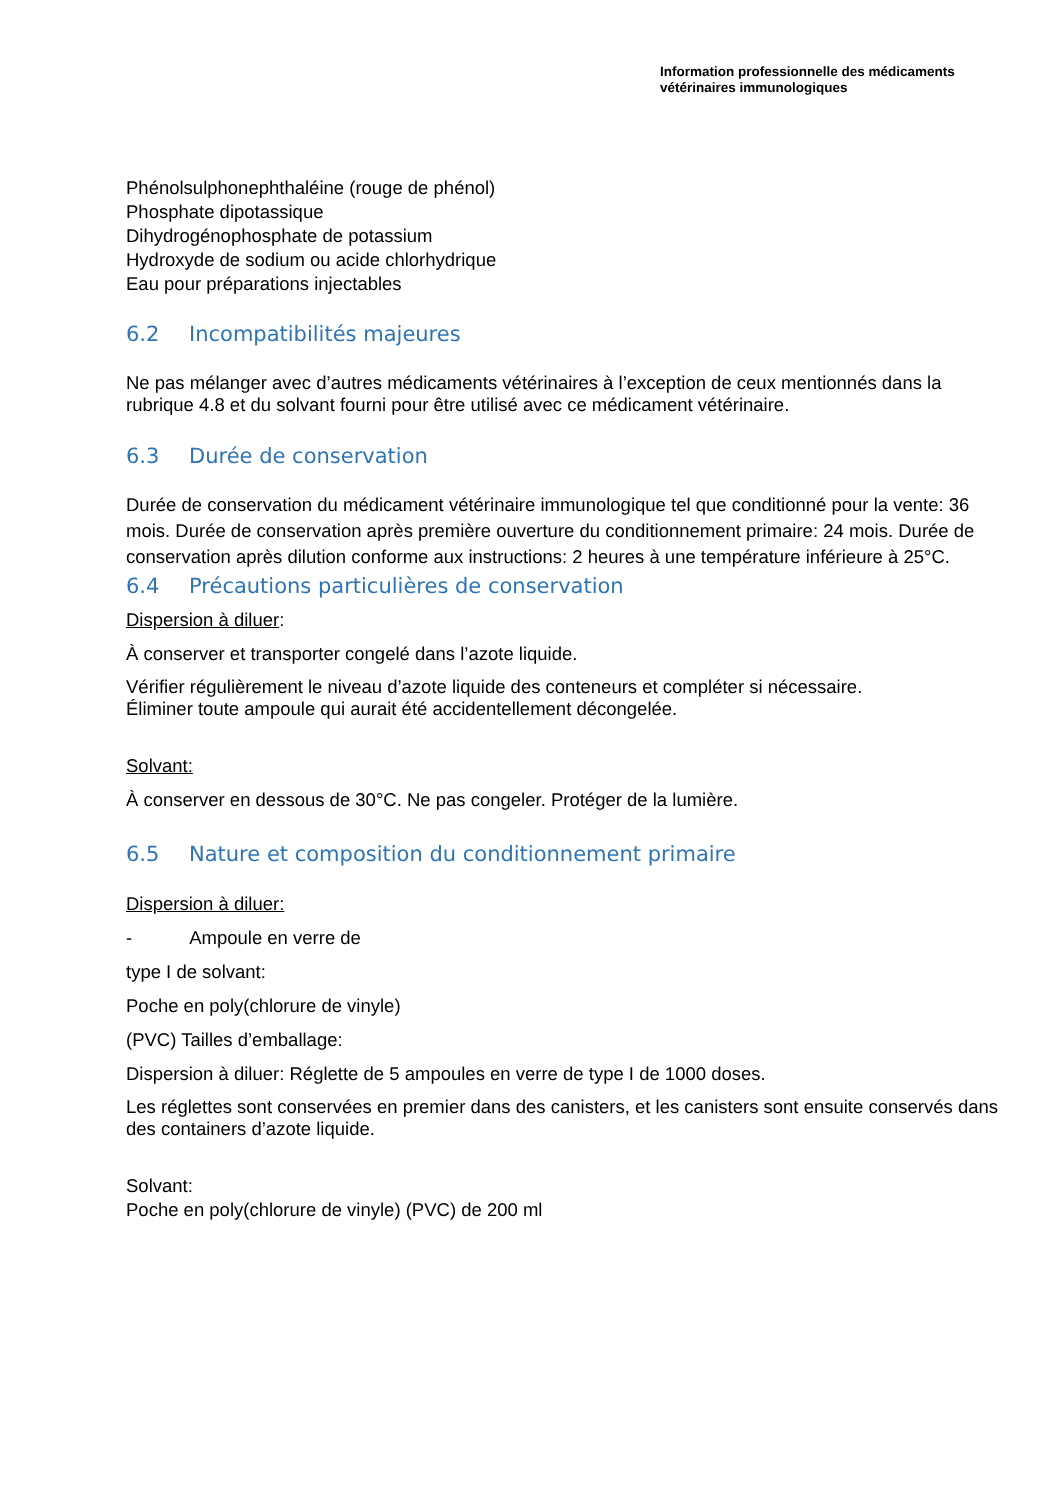Information professionnelle des médicaments
vétérinaires immunologiques
Phénolsulphonephthaléine (rouge de phénol)
Phosphate dipotassique
Dihydrogénophosphate de potassium
Hydroxyde de sodium ou acide chlorhydrique
Eau pour préparations injectables
6.2 Incompatibilités majeures
Ne pas mélanger avec d’autres médicaments vétérinaires à l’exception de ceux mentionnés dans la rubrique 4.8 et du solvant fourni pour être utilisé avec ce médicament vétérinaire.
6.3 Durée de conservation
Durée de conservation du médicament vétérinaire immunologique tel que conditionné pour la vente: 36 mois. Durée de conservation après première ouverture du conditionnement primaire: 24 mois. Durée de conservation après dilution conforme aux instructions: 2 heures à une température inférieure à 25°C.
6.4 Précautions particulières de conservation
Dispersion à diluer:
À conserver et transporter congelé dans l’azote liquide.
Vérifier régulièrement le niveau d’azote liquide des conteneurs et compléter si nécessaire.
Éliminer toute ampoule qui aurait été accidentellement décongelée.
Solvant:
À conserver en dessous de 30°C. Ne pas congeler. Protéger de la lumière.
6.5 Nature et composition du conditionnement primaire
Dispersion à diluer:
- Ampoule en verre de
type I de solvant:
Poche en poly(chlorure de vinyle)
(PVC) Tailles d’emballage:
Dispersion à diluer: Réglette de 5 ampoules en verre de type I de 1000 doses.
Les réglettes sont conservées en premier dans des canisters, et les canisters sont ensuite conservés dans des containers d’azote liquide.
Solvant:
Poche en poly(chlorure de vinyle) (PVC) de 200 ml